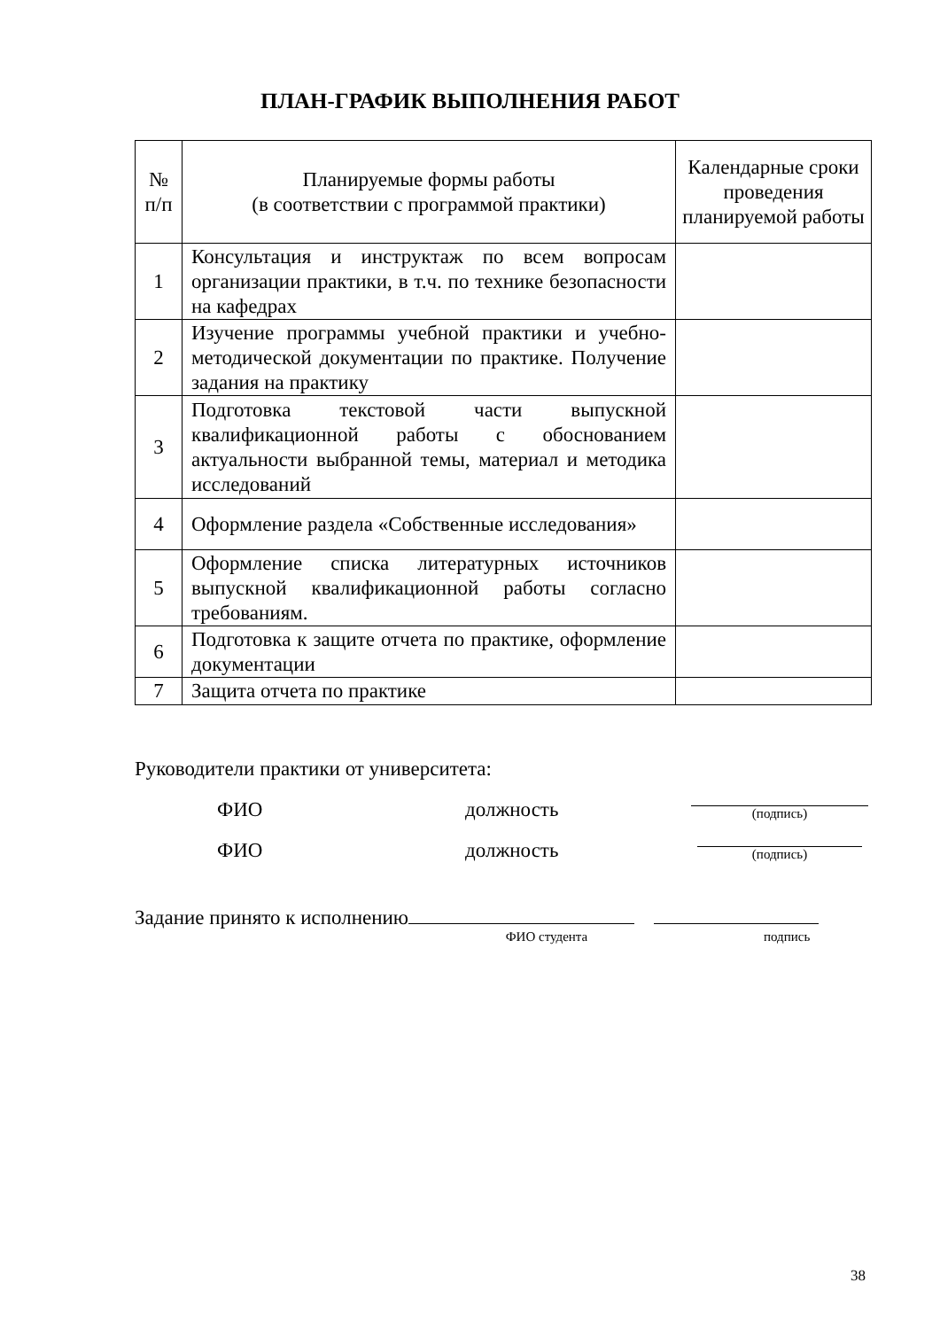ПЛАН-ГРАФИК ВЫПОЛНЕНИЯ РАБОТ
| № п/п | Планируемые формы работы (в соответствии с программой практики) | Календарные сроки проведения планируемой работы |
| --- | --- | --- |
| 1 | Консультация и инструктаж по всем вопросам организации практики, в т.ч. по технике безопасности на кафедрах | |
| 2 | Изучение программы учебной практики и учебно-методической документации по практике. Получение задания на практику | |
| 3 | Подготовка текстовой части выпускной квалификационной работы с обоснованием актуальности выбранной темы, материал и методика исследований | |
| 4 | Оформление раздела «Собственные исследования» | |
| 5 | Оформление списка литературных источников выпускной квалификационной работы согласно требованиям. | |
| 6 | Подготовка к защите отчета по практике, оформление документации | |
| 7 | Защита отчета по практике | |
Руководители практики от университета:
ФИО должность (подпись)
ФИО должность (подпись)
Задание принято к исполнению
ФИО студента подпись
38